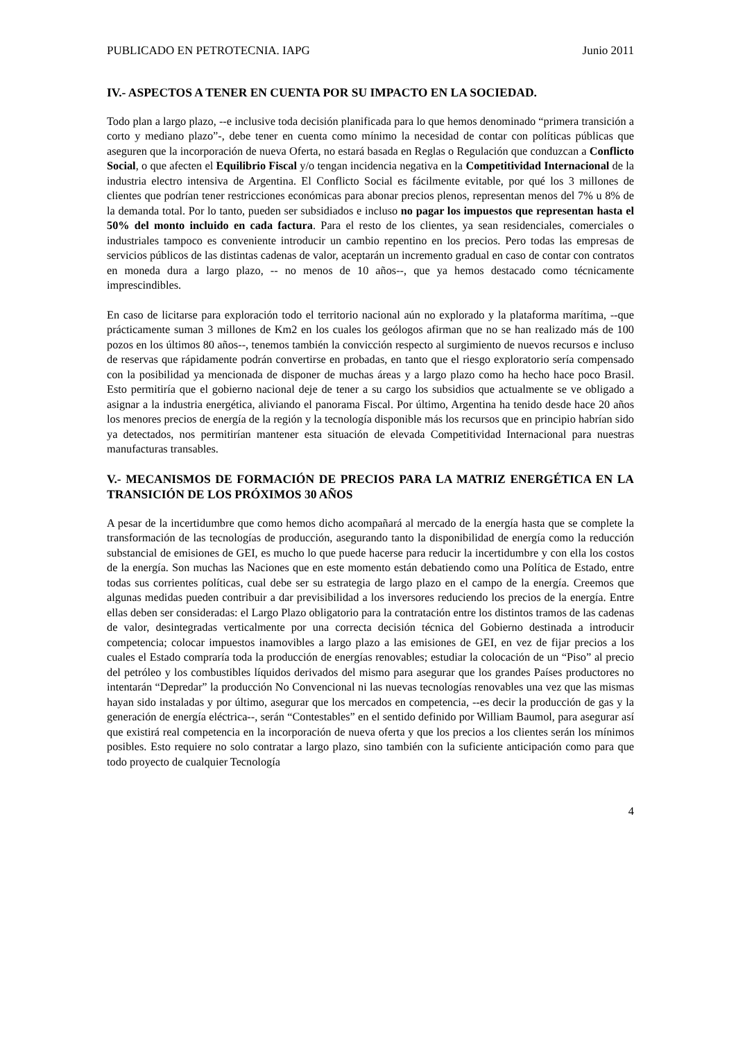PUBLICADO EN PETROTECNIA. IAPG Junio 2011
IV.- ASPECTOS A TENER EN CUENTA POR SU IMPACTO EN LA SOCIEDAD.
Todo plan a largo plazo, --e inclusive toda decisión planificada para lo que hemos denominado “primera transición a corto y mediano plazo”-, debe tener en cuenta como mínimo la necesidad de contar con políticas públicas que aseguren que la incorporación de nueva Oferta, no estará basada en Reglas o Regulación que conduzcan a Conflicto Social, o que afecten el Equilibrio Fiscal y/o tengan incidencia negativa en la Competitividad Internacional de la industria electro intensiva de Argentina. El Conflicto Social es fácilmente evitable, por qué los 3 millones de clientes que podrían tener restricciones económicas para abonar precios plenos, representan menos del 7% u 8% de la demanda total. Por lo tanto, pueden ser subsidiados e incluso no pagar los impuestos que representan hasta el 50% del monto incluido en cada factura. Para el resto de los clientes, ya sean residenciales, comerciales o industriales tampoco es conveniente introducir un cambio repentino en los precios. Pero todas las empresas de servicios públicos de las distintas cadenas de valor, aceptarán un incremento gradual en caso de contar con contratos en moneda dura a largo plazo, -- no menos de 10 años--, que ya hemos destacado como técnicamente imprescindibles.
En caso de licitarse para exploración todo el territorio nacional aún no explorado y la plataforma marítima, --que prácticamente suman 3 millones de Km2 en los cuales los geólogos afirman que no se han realizado más de 100 pozos en los últimos 80 años--, tenemos también la convicción respecto al surgimiento de nuevos recursos e incluso de reservas que rápidamente podrán convertirse en probadas, en tanto que el riesgo exploratorio sería compensado con la posibilidad ya mencionada de disponer de muchas áreas y a largo plazo como ha hecho hace poco Brasil. Esto permitiría que el gobierno nacional deje de tener a su cargo los subsidios que actualmente se ve obligado a asignar a la industria energética, aliviando el panorama Fiscal. Por último, Argentina ha tenido desde hace 20 años los menores precios de energía de la región y la tecnología disponible más los recursos que en principio habrían sido ya detectados, nos permitirían mantener esta situación de elevada Competitividad Internacional para nuestras manufacturas transables.
V.- MECANISMOS DE FORMACIÓN DE PRECIOS PARA LA MATRIZ ENERGÉTICA EN LA TRANSICIÓN DE LOS PRÓXIMOS 30 AÑOS
A pesar de la incertidumbre que como hemos dicho acompañará al mercado de la energía hasta que se complete la transformación de las tecnologías de producción, asegurando tanto la disponibilidad de energía como la reducción substancial de emisiones de GEI, es mucho lo que puede hacerse para reducir la incertidumbre y con ella los costos de la energía. Son muchas las Naciones que en este momento están debatiendo como una Política de Estado, entre todas sus corrientes políticas, cual debe ser su estrategia de largo plazo en el campo de la energía. Creemos que algunas medidas pueden contribuir a dar previsibilidad a los inversores reduciendo los precios de la energía. Entre ellas deben ser consideradas: el Largo Plazo obligatorio para la contratación entre los distintos tramos de las cadenas de valor, desintegradas verticalmente por una correcta decisión técnica del Gobierno destinada a introducir competencia; colocar impuestos inamovibles a largo plazo a las emisiones de GEI, en vez de fijar precios a los cuales el Estado compraría toda la producción de energías renovables; estudiar la colocación de un “Piso” al precio del petróleo y los combustibles líquidos derivados del mismo para asegurar que los grandes Países productores no intentarán “Depredar” la producción No Convencional ni las nuevas tecnologías renovables una vez que las mismas hayan sido instaladas y por último, asegurar que los mercados en competencia, --es decir la producción de gas y la generación de energía eléctrica--, serán “Contestables” en el sentido definido por William Baumol, para asegurar así que existirá real competencia en la incorporación de nueva oferta y que los precios a los clientes serán los mínimos posibles. Esto requiere no solo contratar a largo plazo, sino también con la suficiente anticipación como para que todo proyecto de cualquier Tecnología
4